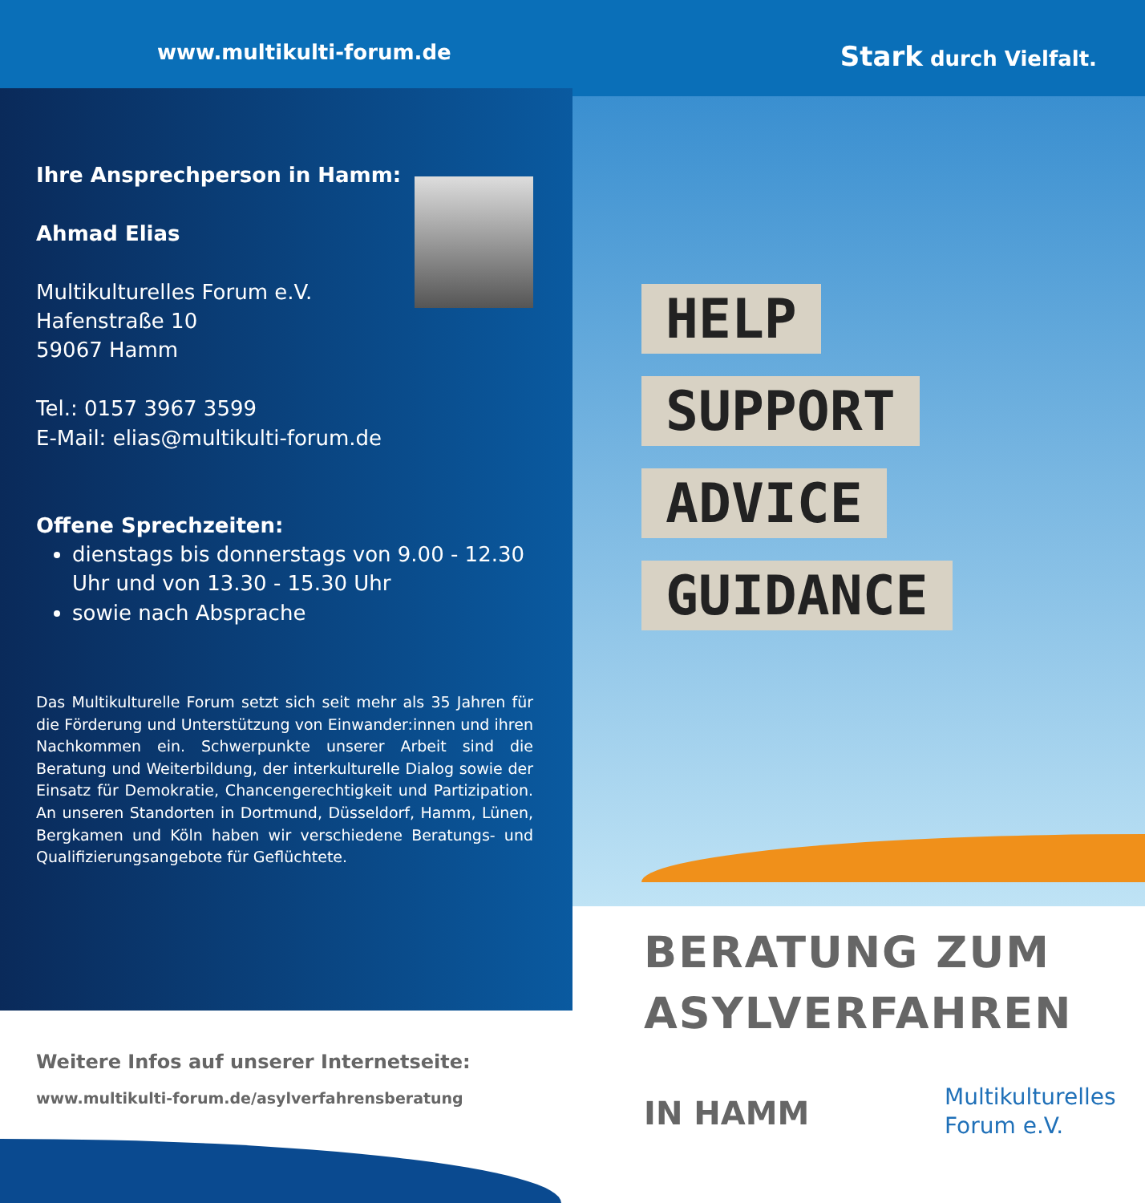www.multikulti-forum.de Stark durch Vielfalt.
Ihre Ansprechperson in Hamm:
Ahmad Elias
Multikulturelles Forum e.V.
Hafenstraße 10
59067 Hamm
Tel.: 0157 3967 3599
E-Mail: elias@multikulti-forum.de
Offene Sprechzeiten:
dienstags bis donnerstags von 9.00 - 12.30 Uhr und von 13.30 - 15.30 Uhr
sowie nach Absprache
Das Multikulturelle Forum setzt sich seit mehr als 35 Jahren für die Förderung und Unterstützung von Einwander:innen und ihren Nachkommen ein. Schwerpunkte unserer Arbeit sind die Beratung und Weiterbildung, der interkulturelle Dialog sowie der Einsatz für Demokratie, Chancengerechtigkeit und Partizipation. An unseren Standorten in Dortmund, Düsseldorf, Hamm, Lünen, Bergkamen und Köln haben wir verschiedene Beratungs- und Qualifizierungs­angebote für Geflüchtete.
HELP
SUPPORT
ADVICE
GUIDANCE
Weitere Infos auf unserer Internetseite:
www.multikulti-forum.de/asylverfahrensberatung
BERATUNG ZUM
ASYLVERFAHREN
IN HAMM
Multikulturelles
Forum e.V.